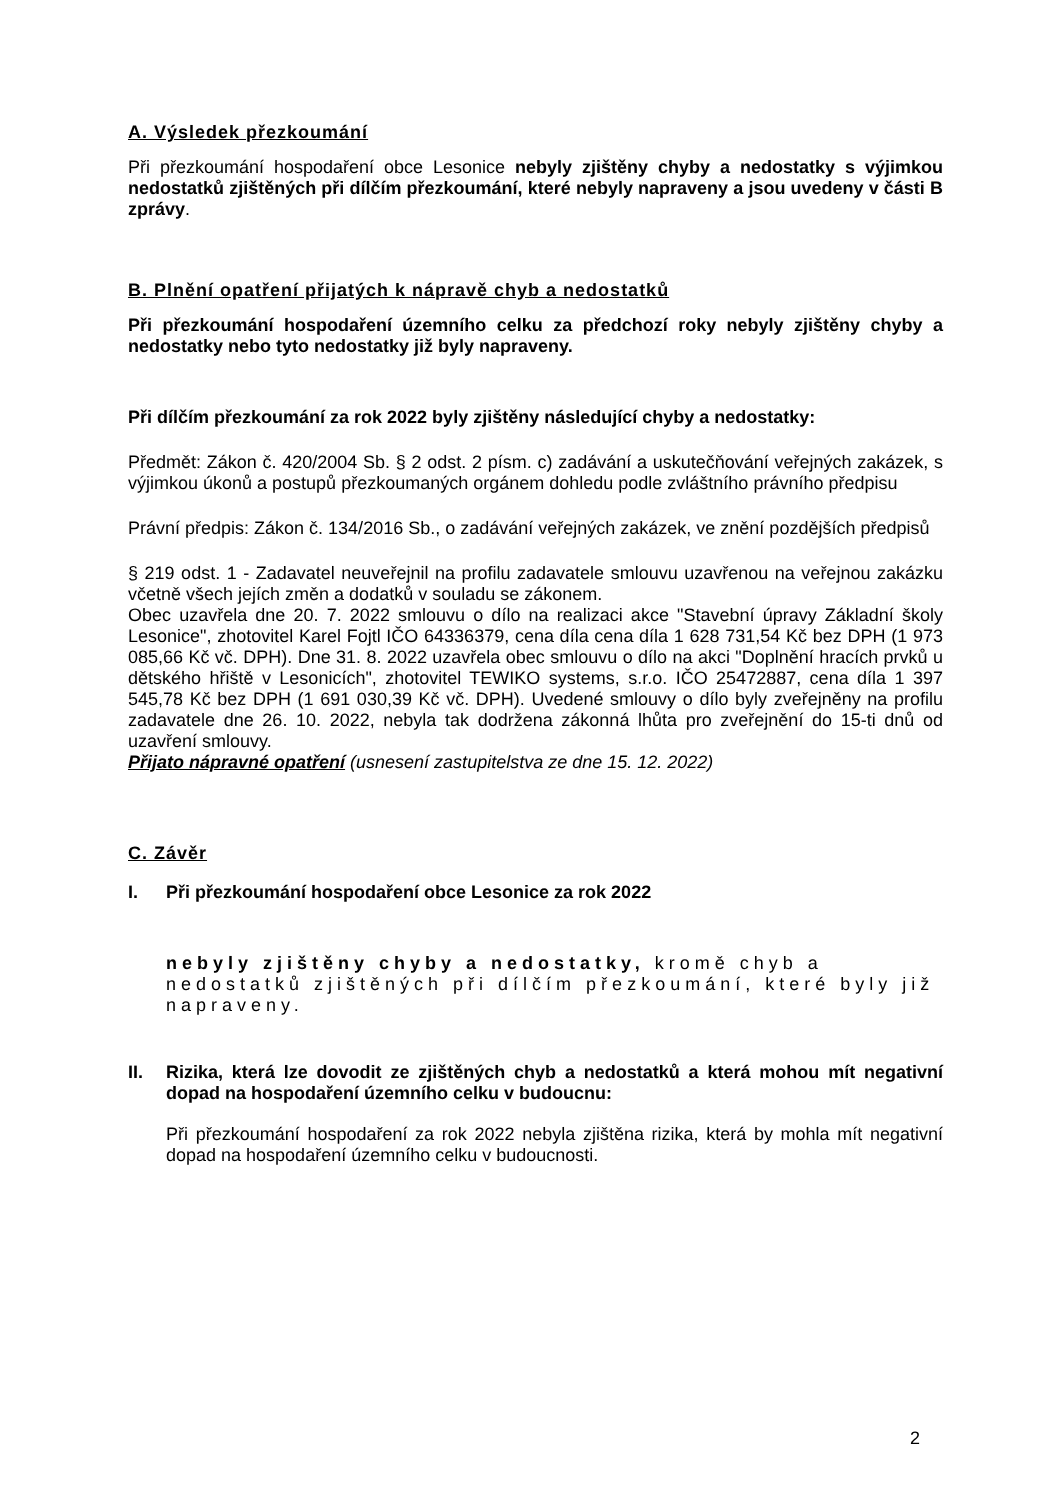A. Výsledek přezkoumání
Při přezkoumání hospodaření obce Lesonice nebyly zjištěny chyby a nedostatky s výjimkou nedostatků zjištěných při dílčím přezkoumání, které nebyly napraveny a jsou uvedeny v části B zprávy.
B. Plnění opatření přijatých k nápravě chyb a nedostatků
Při přezkoumání hospodaření územního celku za předchozí roky nebyly zjištěny chyby a nedostatky nebo tyto nedostatky již byly napraveny.
Při dílčím přezkoumání za rok 2022 byly zjištěny následující chyby a nedostatky:
Předmět: Zákon č. 420/2004 Sb. § 2 odst. 2 písm. c) zadávání a uskutečňování veřejných zakázek, s výjimkou úkonů a postupů přezkoumaných orgánem dohledu podle zvláštního právního předpisu
Právní předpis: Zákon č. 134/2016 Sb., o zadávání veřejných zakázek, ve znění pozdějších předpisů
§ 219 odst. 1 - Zadavatel neuveřejnil na profilu zadavatele smlouvu uzavřenou na veřejnou zakázku včetně všech jejích změn a dodatků v souladu se zákonem.
Obec uzavřela dne 20. 7. 2022 smlouvu o dílo na realizaci akce "Stavební úpravy Základní školy Lesonice", zhotovitel Karel Fojtl IČO 64336379, cena díla cena díla 1 628 731,54 Kč bez DPH (1 973 085,66 Kč vč. DPH). Dne 31. 8. 2022 uzavřela obec smlouvu o dílo na akci "Doplnění hracích prvků u dětského hřiště v Lesonicích", zhotovitel TEWIKO systems, s.r.o. IČO 25472887, cena díla 1 397 545,78 Kč bez DPH (1 691 030,39 Kč vč. DPH). Uvedené smlouvy o dílo byly zveřejněny na profilu zadavatele dne 26. 10. 2022, nebyla tak dodržena zákonná lhůta pro zveřejnění do 15-ti dnů od uzavření smlouvy.
Přijato nápravné opatření (usnesení zastupitelstva ze dne 15. 12. 2022)
C. Závěr
I. Při přezkoumání hospodaření obce Lesonice za rok 2022
nebyly zjištěny chyby a nedostatky, kromě chyb a nedostatků zjištěných při dílčím přezkoumání, které byly již napraveny.
II. Rizika, která lze dovodit ze zjištěných chyb a nedostatků a která mohou mít negativní dopad na hospodaření územního celku v budoucnu:
Při přezkoumání hospodaření za rok 2022 nebyla zjištěna rizika, která by mohla mít negativní dopad na hospodaření územního celku v budoucnosti.
2